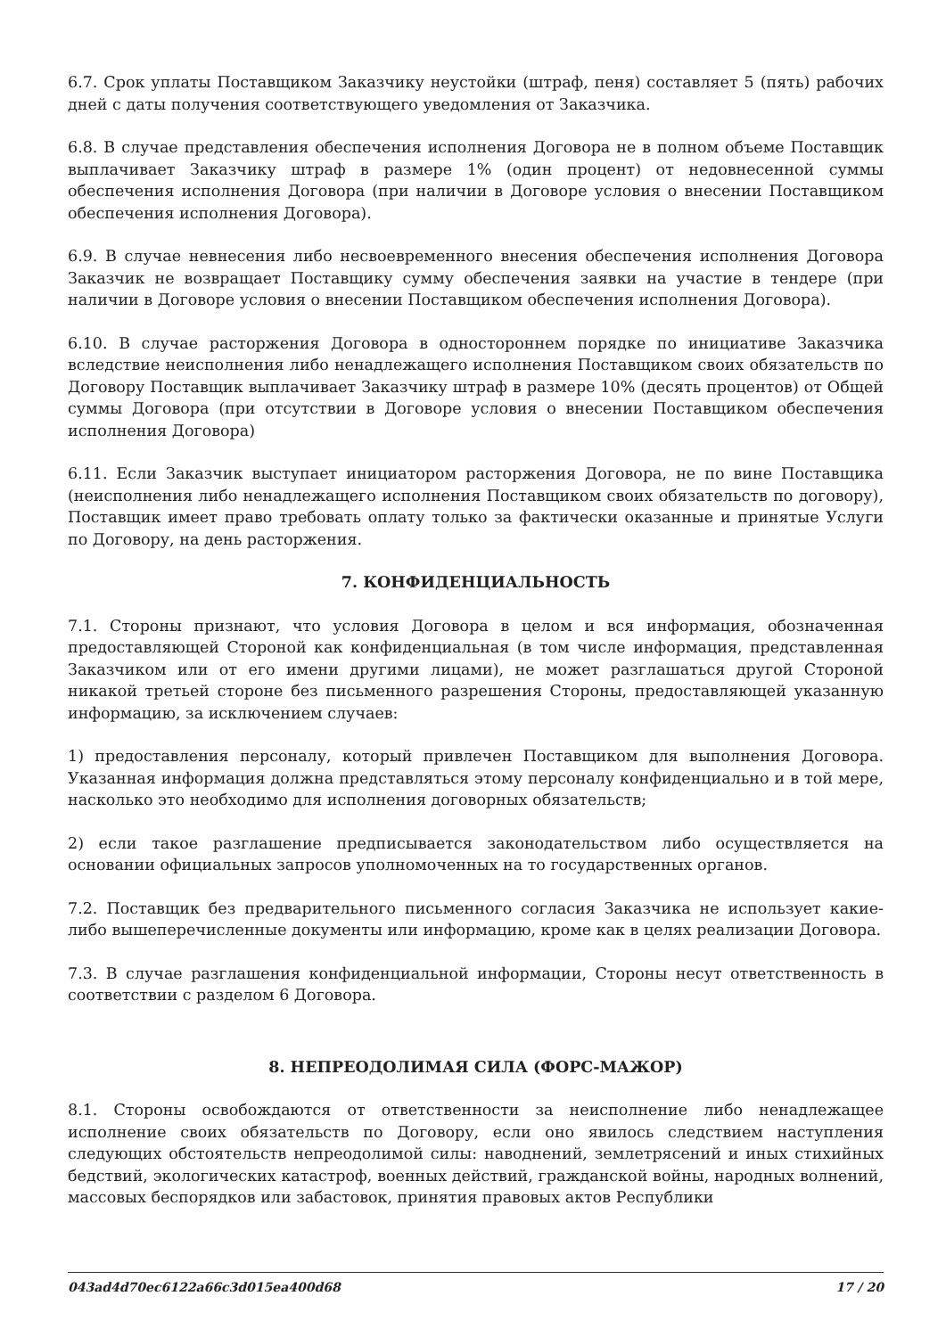6.7. Срок уплаты Поставщиком Заказчику неустойки (штраф, пеня) составляет 5 (пять) рабочих дней с даты получения соответствующего уведомления от Заказчика.
6.8. В случае представления обеспечения исполнения Договора не в полном объеме Поставщик выплачивает Заказчику штраф в размере 1% (один процент) от недовнесенной суммы обеспечения исполнения Договора (при наличии в Договоре условия о внесении Поставщиком обеспечения исполнения Договора).
6.9. В случае невнесения либо несвоевременного внесения обеспечения исполнения Договора Заказчик не возвращает Поставщику сумму обеспечения заявки на участие в тендере (при наличии в Договоре условия о внесении Поставщиком обеспечения исполнения Договора).
6.10. В случае расторжения Договора в одностороннем порядке по инициативе Заказчика вследствие неисполнения либо ненадлежащего исполнения Поставщиком своих обязательств по Договору Поставщик выплачивает Заказчику штраф в размере 10% (десять процентов) от Общей суммы Договора (при отсутствии в Договоре условия о внесении Поставщиком обеспечения исполнения Договора)
6.11. Если Заказчик выступает инициатором расторжения Договора, не по вине Поставщика (неисполнения либо ненадлежащего исполнения Поставщиком своих обязательств по договору), Поставщик имеет право требовать оплату только за фактически оказанные и принятые Услуги по Договору, на день расторжения.
7. КОНФИДЕНЦИАЛЬНОСТЬ
7.1. Стороны признают, что условия Договора в целом и вся информация, обозначенная предоставляющей Стороной как конфиденциальная (в том числе информация, представленная Заказчиком или от его имени другими лицами), не может разглашаться другой Стороной никакой третьей стороне без письменного разрешения Стороны, предоставляющей указанную информацию, за исключением случаев:
1) предоставления персоналу, который привлечен Поставщиком для выполнения Договора. Указанная информация должна представляться этому персоналу конфиденциально и в той мере, насколько это необходимо для исполнения договорных обязательств;
2) если такое разглашение предписывается законодательством либо осуществляется на основании официальных запросов уполномоченных на то государственных органов.
7.2. Поставщик без предварительного письменного согласия Заказчика не использует какие-либо вышеперечисленные документы или информацию, кроме как в целях реализации Договора.
7.3. В случае разглашения конфиденциальной информации, Стороны несут ответственность в соответствии с разделом 6 Договора.
8. НЕПРЕОДОЛИМАЯ СИЛА (ФОРС-МАЖОР)
8.1. Стороны освобождаются от ответственности за неисполнение либо ненадлежащее исполнение своих обязательств по Договору, если оно явилось следствием наступления следующих обстоятельств непреодолимой силы: наводнений, землетрясений и иных стихийных бедствий, экологических катастроф, военных действий, гражданской войны, народных волнений, массовых беспорядков или забастовок, принятия правовых актов Республики
043ad4d70ec6122a66c3d015ea400d68 17 / 20